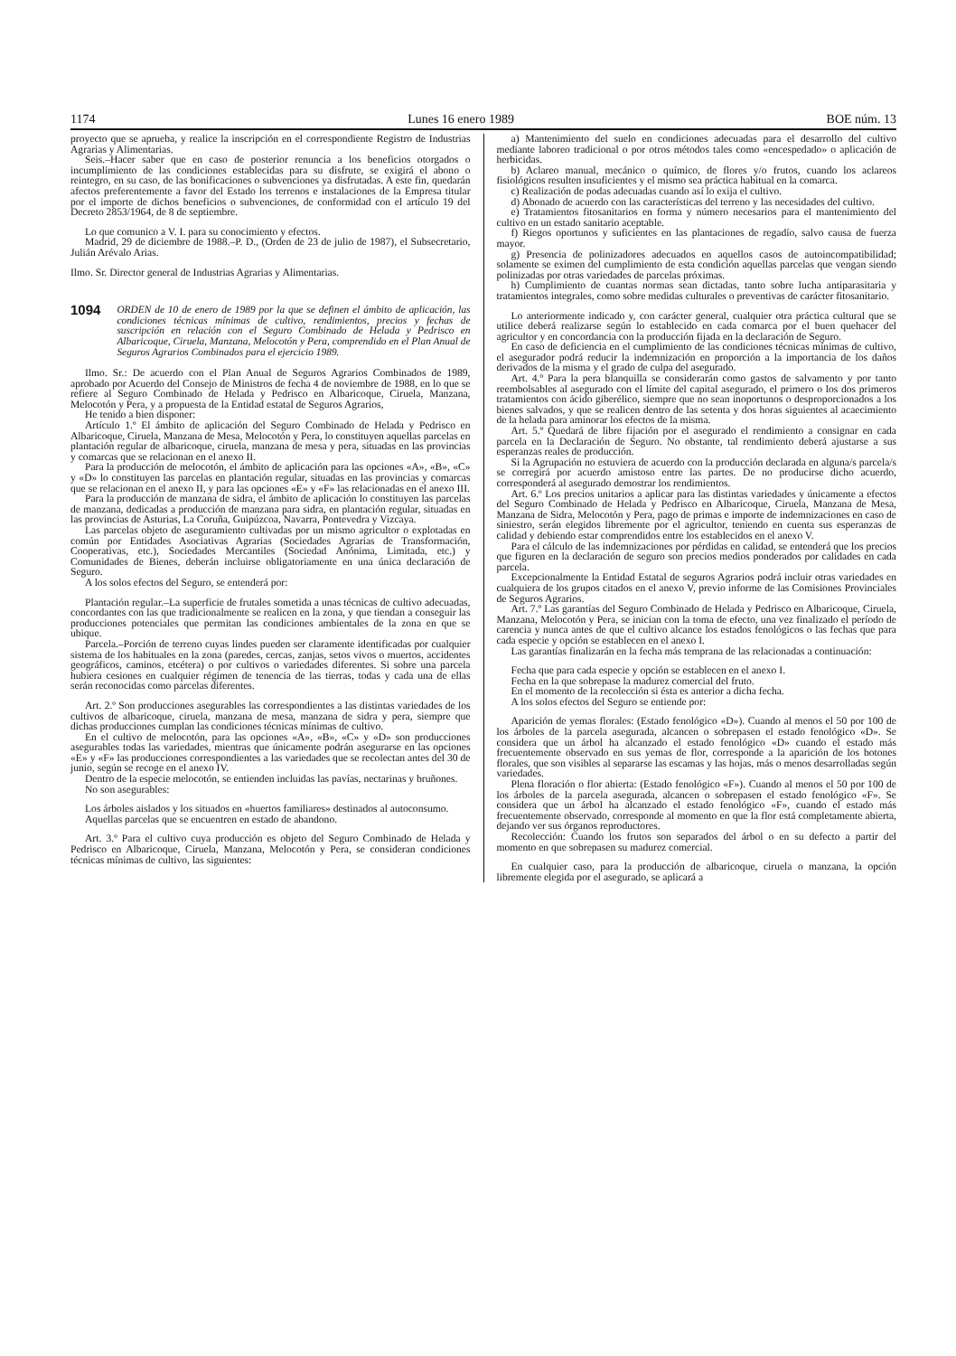1174 Lunes 16 enero 1989 BOE núm. 13
proyecto que se aprueba, y realice la inscripción en el correspondiente Registro de Industrias Agrarias y Alimentarias.
Seis.–Hacer saber que en caso de posterior renuncia a los beneficios otorgados o incumplimiento de las condiciones establecidas para su disfrute, se exigirá el abono o reintegro, en su caso, de las bonificaciones o subvenciones ya disfrutadas. A este fin, quedarán afectos preferentemente a favor del Estado los terrenos e instalaciones de la Empresa titular por el importe de dichos beneficios o subvenciones, de conformidad con el artículo 19 del Decreto 2853/1964, de 8 de septiembre.
Lo que comunico a V. I. para su conocimiento y efectos.
Madrid, 29 de diciembre de 1988.–P. D., (Orden de 23 de julio de 1987), el Subsecretario, Julián Arévalo Arias.
Ilmo. Sr. Director general de Industrias Agrarias y Alimentarias.
1094
ORDEN de 10 de enero de 1989 por la que se definen el ámbito de aplicación, las condiciones técnicas mínimas de cultivo, rendimientos, precios y fechas de suscripción en relación con el Seguro Combinado de Helada y Pedrisco en Albaricoque, Ciruela, Manzana, Melocotón y Pera, comprendido en el Plan Anual de Seguros Agrarios Combinados para el ejercicio 1989.
Ilmo. Sr.: De acuerdo con el Plan Anual de Seguros Agrarios Combinados de 1989, aprobado por Acuerdo del Consejo de Ministros de fecha 4 de noviembre de 1988, en lo que se refiere al Seguro Combinado de Helada y Pedrisco en Albaricoque, Ciruela, Manzana, Melocotón y Pera, y a propuesta de la Entidad estatal de Seguros Agrarios,
He tenido a bien disponer:
Artículo 1.º El ámbito de aplicación del Seguro Combinado de Helada y Pedrisco en Albaricoque, Ciruela, Manzana de Mesa, Melocotón y Pera, lo constituyen aquellas parcelas en plantación regular de albaricoque, ciruela, manzana de mesa y pera, situadas en las provincias y comarcas que se relacionan en el anexo II.
Para la producción de melocotón, el ámbito de aplicación para las opciones «A», «B», «C» y «D» lo constituyen las parcelas en plantación regular, situadas en las provincias y comarcas que se relacionan en el anexo II, y para las opciones «E» y «F» las relacionadas en el anexo III.
Para la producción de manzana de sidra, el ámbito de aplicación lo constituyen las parcelas de manzana, dedicadas a producción de manzana para sidra, en plantación regular, situadas en las provincias de Asturias, La Coruña, Guipúzcoa, Navarra, Pontevedra y Vizcaya.
Las parcelas objeto de aseguramiento cultivadas por un mismo agricultor o explotadas en común por Entidades Asociativas Agrarias (Sociedades Agrarias de Transformación, Cooperativas, etc.), Sociedades Mercantiles (Sociedad Anónima, Limitada, etc.) y Comunidades de Bienes, deberán incluirse obligatoriamente en una única declaración de Seguro.
A los solos efectos del Seguro, se entenderá por:
Plantación regular.–La superficie de frutales sometida a unas técnicas de cultivo adecuadas, concordantes con las que tradicionalmente se realicen en la zona, y que tiendan a conseguir las producciones potenciales que permitan las condiciones ambientales de la zona en que se ubique.
Parcela.–Porción de terreno cuyas lindes pueden ser claramente identificadas por cualquier sistema de los habituales en la zona (paredes, cercas, zanjas, setos vivos o muertos, accidentes geográficos, caminos, etcétera) o por cultivos o variedades diferentes. Si sobre una parcela hubiera cesiones en cualquier régimen de tenencia de las tierras, todas y cada una de ellas serán reconocidas como parcelas diferentes.
Art. 2.º Son producciones asegurables las correspondientes a las distintas variedades de los cultivos de albaricoque, ciruela, manzana de mesa, manzana de sidra y pera, siempre que dichas producciones cumplan las condiciones técnicas mínimas de cultivo.
En el cultivo de melocotón, para las opciones «A», «B», «C» y «D» son producciones asegurables todas las variedades, mientras que únicamente podrán asegurarse en las opciones «E» y «F» las producciones correspondientes a las variedades que se recolectan antes del 30 de junio, según se recoge en el anexo IV.
Dentro de la especie melocotón, se entienden incluidas las pavías, nectarinas y bruñones.
No son asegurables:
Los árboles aislados y los situados en «huertos familiares» destinados al autoconsumo.
Aquellas parcelas que se encuentren en estado de abandono.
Art. 3.º Para el cultivo cuya producción es objeto del Seguro Combinado de Helada y Pedrisco en Albaricoque, Ciruela, Manzana, Melocotón y Pera, se consideran condiciones técnicas mínimas de cultivo, las siguientes:
a) Mantenimiento del suelo en condiciones adecuadas para el desarrollo del cultivo mediante laboreo tradicional o por otros métodos tales como «encespedado» o aplicación de herbicidas.
b) Aclareo manual, mecánico o químico, de flores y/o frutos, cuando los aclareos fisiológicos resulten insuficientes y el mismo sea práctica habitual en la comarca.
c) Realización de podas adecuadas cuando así lo exija el cultivo.
d) Abonado de acuerdo con las características del terreno y las necesidades del cultivo.
e) Tratamientos fitosanitarios en forma y número necesarios para el mantenimiento del cultivo en un estado sanitario aceptable.
f) Riegos oportunos y suficientes en las plantaciones de regadío, salvo causa de fuerza mayor.
g) Presencia de polinizadores adecuados en aquellos casos de autoincompatibilidad; solamente se eximen del cumplimiento de esta condición aquellas parcelas que vengan siendo polinizadas por otras variedades de parcelas próximas.
h) Cumplimiento de cuantas normas sean dictadas, tanto sobre lucha antiparasitaria y tratamientos integrales, como sobre medidas culturales o preventivas de carácter fitosanitario.
Lo anteriormente indicado y, con carácter general, cualquier otra práctica cultural que se utilice deberá realizarse según lo establecido en cada comarca por el buen quehacer del agricultor y en concordancia con la producción fijada en la declaración de Seguro.
En caso de deficiencia en el cumplimiento de las condiciones técnicas mínimas de cultivo, el asegurador podrá reducir la indemnización en proporción a la importancia de los daños derivados de la misma y el grado de culpa del asegurado.
Art. 4.º Para la pera blanquilla se considerarán como gastos de salvamento y por tanto reembolsables al asegurado con el límite del capital asegurado, el primero o los dos primeros tratamientos con ácido giberélico, siempre que no sean inoportunos o desproporcionados a los bienes salvados, y que se realicen dentro de las setenta y dos horas siguientes al acaecimiento de la helada para aminorar los efectos de la misma.
Art. 5.º Quedará de libre fijación por el asegurado el rendimiento a consignar en cada parcela en la Declaración de Seguro. No obstante, tal rendimiento deberá ajustarse a sus esperanzas reales de producción.
Si la Agrupación no estuviera de acuerdo con la producción declarada en alguna/s parcela/s se corregirá por acuerdo amistoso entre las partes. De no producirse dicho acuerdo, corresponderá al asegurado demostrar los rendimientos.
Art. 6.º Los precios unitarios a aplicar para las distintas variedades y únicamente a efectos del Seguro Combinado de Helada y Pedrisco en Albaricoque, Ciruela, Manzana de Mesa, Manzana de Sidra, Melocotón y Pera, pago de primas e importe de indemnizaciones en caso de siniestro, serán elegidos libremente por el agricultor, teniendo en cuenta sus esperanzas de calidad y debiendo estar comprendidos entre los establecidos en el anexo V.
Para el cálculo de las indemnizaciones por pérdidas en calidad, se entenderá que los precios que figuren en la declaración de seguro son precios medios ponderados por calidades en cada parcela.
Excepcionalmente la Entidad Estatal de seguros Agrarios podrá incluir otras variedades en cualquiera de los grupos citados en el anexo V, previo informe de las Comisiones Provinciales de Seguros Agrarios.
Art. 7.º Las garantías del Seguro Combinado de Helada y Pedrisco en Albaricoque, Ciruela, Manzana, Melocotón y Pera, se inician con la toma de efecto, una vez finalizado el período de carencia y nunca antes de que el cultivo alcance los estados fenológicos o las fechas que para cada especie y opción se establecen en el anexo I.
Las garantías finalizarán en la fecha más temprana de las relacionadas a continuación:
Fecha que para cada especie y opción se establecen en el anexo I.
Fecha en la que sobrepase la madurez comercial del fruto.
En el momento de la recolección si ésta es anterior a dicha fecha.
A los solos efectos del Seguro se entiende por:
Aparición de yemas florales: (Estado fenológico «D»). Cuando al menos el 50 por 100 de los árboles de la parcela asegurada, alcancen o sobrepasen el estado fenológico «D». Se considera que un árbol ha alcanzado el estado fenológico «D» cuando el estado más frecuentemente observado en sus yemas de flor, corresponde a la aparición de los botones florales, que son visibles al separarse las escamas y las hojas, más o menos desarrolladas según variedades.
Plena floración o flor abierta: (Estado fenológico «F»). Cuando al menos el 50 por 100 de los árboles de la parcela asegurada, alcancen o sobrepasen el estado fenológico «F». Se considera que un árbol ha alcanzado el estado fenológico «F», cuando el estado más frecuentemente observado, corresponde al momento en que la flor está completamente abierta, dejando ver sus órganos reproductores.
Recolección: Cuando los frutos son separados del árbol o en su defecto a partir del momento en que sobrepasen su madurez comercial.
En cualquier caso, para la producción de albaricoque, ciruela o manzana, la opción libremente elegida por el asegurado, se aplicará a